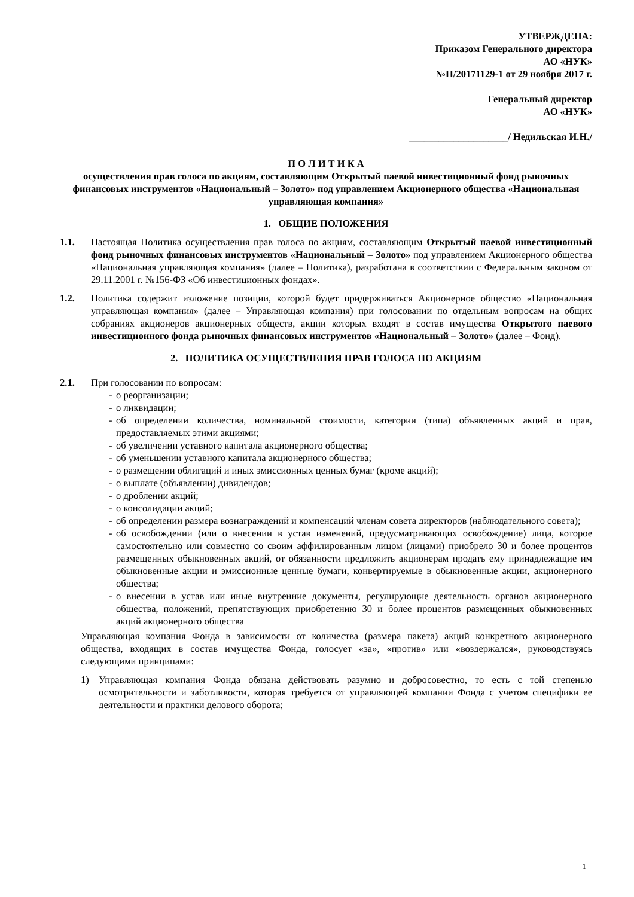УТВЕРЖДЕНА:
Приказом Генерального директора
АО «НУК»
№П/20171129-1 от 29 ноября 2017 г.
Генеральный директор
АО «НУК»
____________________/ Недильская И.Н./
П О Л И Т И К А
осуществления прав голоса по акциям, составляющим Открытый паевой инвестиционный фонд рыночных финансовых инструментов «Национальный – Золото» под управлением Акционерного общества «Национальная управляющая компания»
1. ОБЩИЕ ПОЛОЖЕНИЯ
1.1. Настоящая Политика осуществления прав голоса по акциям, составляющим Открытый паевой инвестиционный фонд рыночных финансовых инструментов «Национальный – Золото» под управлением Акционерного общества «Национальная управляющая компания» (далее – Политика), разработана в соответствии с Федеральным законом от 29.11.2001 г. №156-ФЗ «Об инвестиционных фондах».
1.2. Политика содержит изложение позиции, которой будет придерживаться Акционерное общество «Национальная управляющая компания» (далее – Управляющая компания) при голосовании по отдельным вопросам на общих собраниях акционеров акционерных обществ, акции которых входят в состав имущества Открытого паевого инвестиционного фонда рыночных финансовых инструментов «Национальный – Золото» (далее – Фонд).
2. ПОЛИТИКА ОСУЩЕСТВЛЕНИЯ ПРАВ ГОЛОСА ПО АКЦИЯМ
2.1. При голосовании по вопросам:
- о реорганизации;
- о ликвидации;
- об определении количества, номинальной стоимости, категории (типа) объявленных акций и прав, предоставляемых этими акциями;
- об увеличении уставного капитала акционерного общества;
- об уменьшении уставного капитала акционерного общества;
- о размещении облигаций и иных эмиссионных ценных бумаг (кроме акций);
- о выплате (объявлении) дивидендов;
- о дроблении акций;
- о консолидации акций;
- об определении размера вознаграждений и компенсаций членам совета директоров (наблюдательного совета);
- об освобождении (или о внесении в устав изменений, предусматривающих освобождение) лица, которое самостоятельно или совместно со своим аффилированным лицом (лицами) приобрело 30 и более процентов размещенных обыкновенных акций, от обязанности предложить акционерам продать ему принадлежащие им обыкновенные акции и эмиссионные ценные бумаги, конвертируемые в обыкновенные акции, акционерного общества;
- о внесении в устав или иные внутренние документы, регулирующие деятельность органов акционерного общества, положений, препятствующих приобретению 30 и более процентов размещенных обыкновенных акций акционерного общества
Управляющая компания Фонда в зависимости от количества (размера пакета) акций конкретного акционерного общества, входящих в состав имущества Фонда, голосует «за», «против» или «воздержался», руководствуясь следующими принципами:
1) Управляющая компания Фонда обязана действовать разумно и добросовестно, то есть с той степенью осмотрительности и заботливости, которая требуется от управляющей компании Фонда с учетом специфики ее деятельности и практики делового оборота;
1